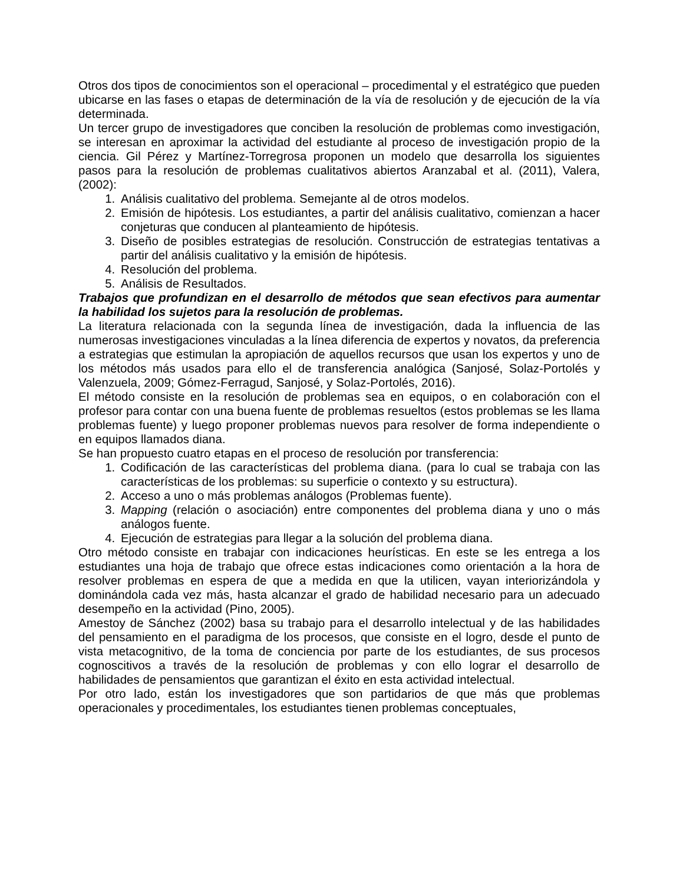Otros dos tipos de conocimientos son el operacional – procedimental y el estratégico que pueden ubicarse en las fases o etapas de determinación de la vía de resolución y de ejecución de la vía determinada.
Un tercer grupo de investigadores que conciben la resolución de problemas como investigación, se interesan en aproximar la actividad del estudiante al proceso de investigación propio de la ciencia. Gil Pérez y Martínez-Torregrosa proponen un modelo que desarrolla los siguientes pasos para la resolución de problemas cualitativos abiertos Aranzabal et al. (2011), Valera, (2002):
1. Análisis cualitativo del problema. Semejante al de otros modelos.
2. Emisión de hipótesis. Los estudiantes, a partir del análisis cualitativo, comienzan a hacer conjeturas que conducen al planteamiento de hipótesis.
3. Diseño de posibles estrategias de resolución. Construcción de estrategias tentativas a partir del análisis cualitativo y la emisión de hipótesis.
4. Resolución del problema.
5. Análisis de Resultados.
Trabajos que profundizan en el desarrollo de métodos que sean efectivos para aumentar la habilidad los sujetos para la resolución de problemas.
La literatura relacionada con la segunda línea de investigación, dada la influencia de las numerosas investigaciones vinculadas a la línea diferencia de expertos y novatos, da preferencia a estrategias que estimulan la apropiación de aquellos recursos que usan los expertos y uno de los métodos más usados para ello el de transferencia analógica (Sanjosé, Solaz-Portolés y Valenzuela, 2009; Gómez-Ferragud, Sanjosé, y Solaz-Portolés, 2016).
El método consiste en la resolución de problemas sea en equipos, o en colaboración con el profesor para contar con una buena fuente de problemas resueltos (estos problemas se les llama problemas fuente) y luego proponer problemas nuevos para resolver de forma independiente o en equipos llamados diana.
Se han propuesto cuatro etapas en el proceso de resolución por transferencia:
1. Codificación de las características del problema diana. (para lo cual se trabaja con las características de los problemas: su superficie o contexto y su estructura).
2. Acceso a uno o más problemas análogos (Problemas fuente).
3. Mapping (relación o asociación) entre componentes del problema diana y uno o más análogos fuente.
4. Ejecución de estrategias para llegar a la solución del problema diana.
Otro método consiste en trabajar con indicaciones heurísticas. En este se les entrega a los estudiantes una hoja de trabajo que ofrece estas indicaciones como orientación a la hora de resolver problemas en espera de que a medida en que la utilicen, vayan interiorizándola y dominándola cada vez más, hasta alcanzar el grado de habilidad necesario para un adecuado desempeño en la actividad (Pino, 2005).
Amestoy de Sánchez (2002) basa su trabajo para el desarrollo intelectual y de las habilidades del pensamiento en el paradigma de los procesos, que consiste en el logro, desde el punto de vista metacognitivo, de la toma de conciencia por parte de los estudiantes, de sus procesos cognoscitivos a través de la resolución de problemas y con ello lograr el desarrollo de habilidades de pensamientos que garantizan el éxito en esta actividad intelectual.
Por otro lado, están los investigadores que son partidarios de que más que problemas operacionales y procedimentales, los estudiantes tienen problemas conceptuales,